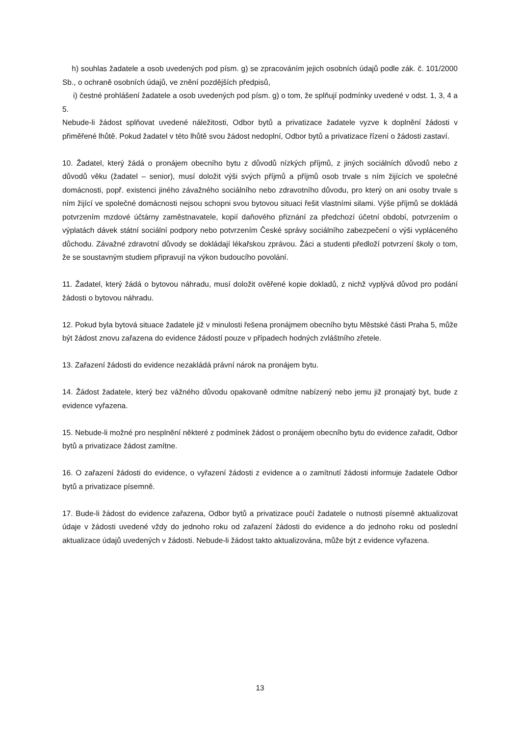h) souhlas žadatele a osob uvedených pod písm. g) se zpracováním jejich osobních údajů podle zák. č. 101/2000 Sb., o ochraně osobních údajů, ve znění pozdějších předpisů,
i) čestné prohlášení žadatele a osob uvedených pod písm. g) o tom, že splňují podmínky uvedené v odst. 1, 3, 4 a 5.
Nebude-li žádost splňovat uvedené náležitosti, Odbor bytů a privatizace žadatele vyzve k doplnění žádosti v přiměřené lhůtě. Pokud žadatel v této lhůtě svou žádost nedoplní, Odbor bytů a privatizace řízení o žádosti zastaví.
10. Žadatel, který žádá o pronájem obecního bytu z důvodů nízkých příjmů, z jiných sociálních důvodů nebo z důvodů věku (žadatel – senior), musí doložit výši svých příjmů a příjmů osob trvale s ním žijících ve společné domácnosti, popř. existenci jiného závažného sociálního nebo zdravotního důvodu, pro který on ani osoby trvale s ním žijící ve společné domácnosti nejsou schopni svou bytovou situaci řešit vlastními silami. Výše příjmů se dokládá potvrzením mzdové účtárny zaměstnavatele, kopií daňového přiznání za předchozí účetní období, potvrzením o výplatách dávek státní sociální podpory nebo potvrzením České správy sociálního zabezpečení o výši vypláceného důchodu. Závažné zdravotní důvody se dokládají lékařskou zprávou. Žáci a studenti předloží potvrzení školy o tom, že se soustavným studiem připravují na výkon budoucího povolání.
11. Žadatel, který žádá o bytovou náhradu, musí doložit ověřené kopie dokladů, z nichž vyplývá důvod pro podání žádosti o bytovou náhradu.
12. Pokud byla bytová situace žadatele již v minulosti řešena pronájmem obecního bytu Městské části Praha 5, může být žádost znovu zařazena do evidence žádostí pouze v případech hodných zvláštního zřetele.
13. Zařazení žádosti do evidence nezakládá právní nárok na pronájem bytu.
14. Žádost žadatele, který bez vážného důvodu opakovaně odmítne nabízený nebo jemu již pronajatý byt, bude z evidence vyřazena.
15. Nebude-li možné pro nesplnění některé z podmínek žádost o pronájem obecního bytu do evidence zařadit, Odbor bytů a privatizace žádost zamítne.
16. O zařazení žádosti do evidence, o vyřazení žádosti z evidence a o zamítnutí žádosti informuje žadatele Odbor bytů a privatizace písemně.
17. Bude-li žádost do evidence zařazena, Odbor bytů a privatizace poučí žadatele o nutnosti písemně aktualizovat údaje v žádosti uvedené vždy do jednoho roku od zařazení žádosti do evidence a do jednoho roku od poslední aktualizace údajů uvedených v žádosti. Nebude-li žádost takto aktualizována, může být z evidence vyřazena.
13